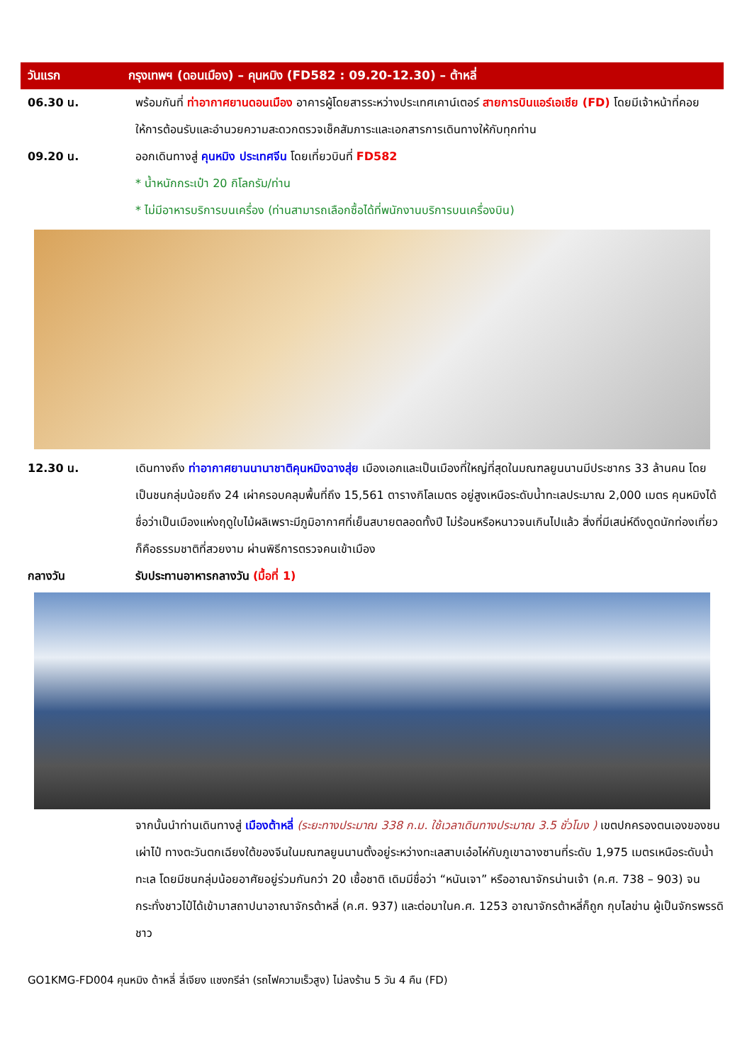วันแรก
กรุงเทพฯ (ดอนเมือง) – คุนหมิง (FD582 : 09.20-12.30) – ต้าหลี่
06.30 น. พร้อมกันที่ ท่าอากาศยานดอนเมือง อาคารผู้โดยสารระหว่างประเทศเคาน์เตอร์ สายการบินแอร์เอเชีย (FD) โดยมีเจ้าหน้าที่คอยให้การต้อนรับและอำนวยความสะดวกตรวจเช็คสัมภาระและเอกสารการเดินทางให้กับทุกท่าน
09.20 น. ออกเดินทางสู่ คุนหมิง ประเทศจีน โดยเที่ยวบินที่ FD582
* น้ำหนักกระเป๋า 20 กิโลกรัม/ท่าน
* ไม่มีอาหารบริการบนเครื่อง (ท่านสามารถเลือกซื้อได้ที่พนักงานบริการบนเครื่องบิน)
12.30 น. เดินทางถึง ท่าอากาศยานนานาชาติคุนหมิงฉางสุ่ย เมืองเอกและเป็นเมืองที่ใหญ่ที่สุดในมณฑลยูนนานมีประชากร 33 ล้านคน โดยเป็นชนกลุ่มน้อยถึง 24 เผ่าครอบคลุมพื้นที่ถึง 15,561 ตารางกิโลเมตร อยู่สูงเหนือระดับน้ำทะเลประมาณ 2,000 เมตร คุนหมิงได้ชื่อว่าเป็นเมืองแห่งฤดูใบไม้ผลิเพราะมีภูมิอากาศที่เย็นสบายตลอดทั้งปี ไม่ร้อนหรือหนาวจนเกินไปแล้ว สิ่งที่มีเสน่ห์ดึงดูดนักท่องเที่ยวก็คือธรรมชาติที่สวยงาม ผ่านพิธีการตรวจคนเข้าเมือง
กลางวัน รับประทานอาหารกลางวัน (มื้อที่ 1)
จากนั้นนำท่านเดินทางสู่ เมืองต้าหลี่ (ระยะทางประมาณ 338 ก.ม. ใช้เวลาเดินทางประมาณ 3.5 ชั่วโมง ) เขตปกครองตนเองของชนเผ่าไป๋ ทางตะวันตกเฉียงใต้ของจีนในมณฑลยูนนานตั้งอยู่ระหว่างทะเลสาบเอ๋อไห่กับภูเขาฉางซานที่ระดับ 1,975 เมตรเหนือระดับน้ำทะเล โดยมีชนกลุ่มน้อยอาศัยอยู่ร่วมกันกว่า 20 เชื้อชาติ เดิมมีชื่อว่า “หนันเจา” หรืออาณาจักรน่านเจ้า (ค.ศ. 738 – 903) จนกระทั่งชาวไป๋ได้เข้ามาสถาปนาอาณาจักรต้าหลี่ (ค.ศ. 937) และต่อมาในค.ศ. 1253 อาณาจักรต้าหลี่ก็ถูก กุบไลข่าน ผู้เป็นจักรพรรดิชาว
GO1KMG-FD004 คุนหมิง ต้าหลี่ ลี่เจียง แชงกรีล่า (รถไฟความเร็วสูง) ไม่ลงร้าน 5 วัน 4 คืน (FD)